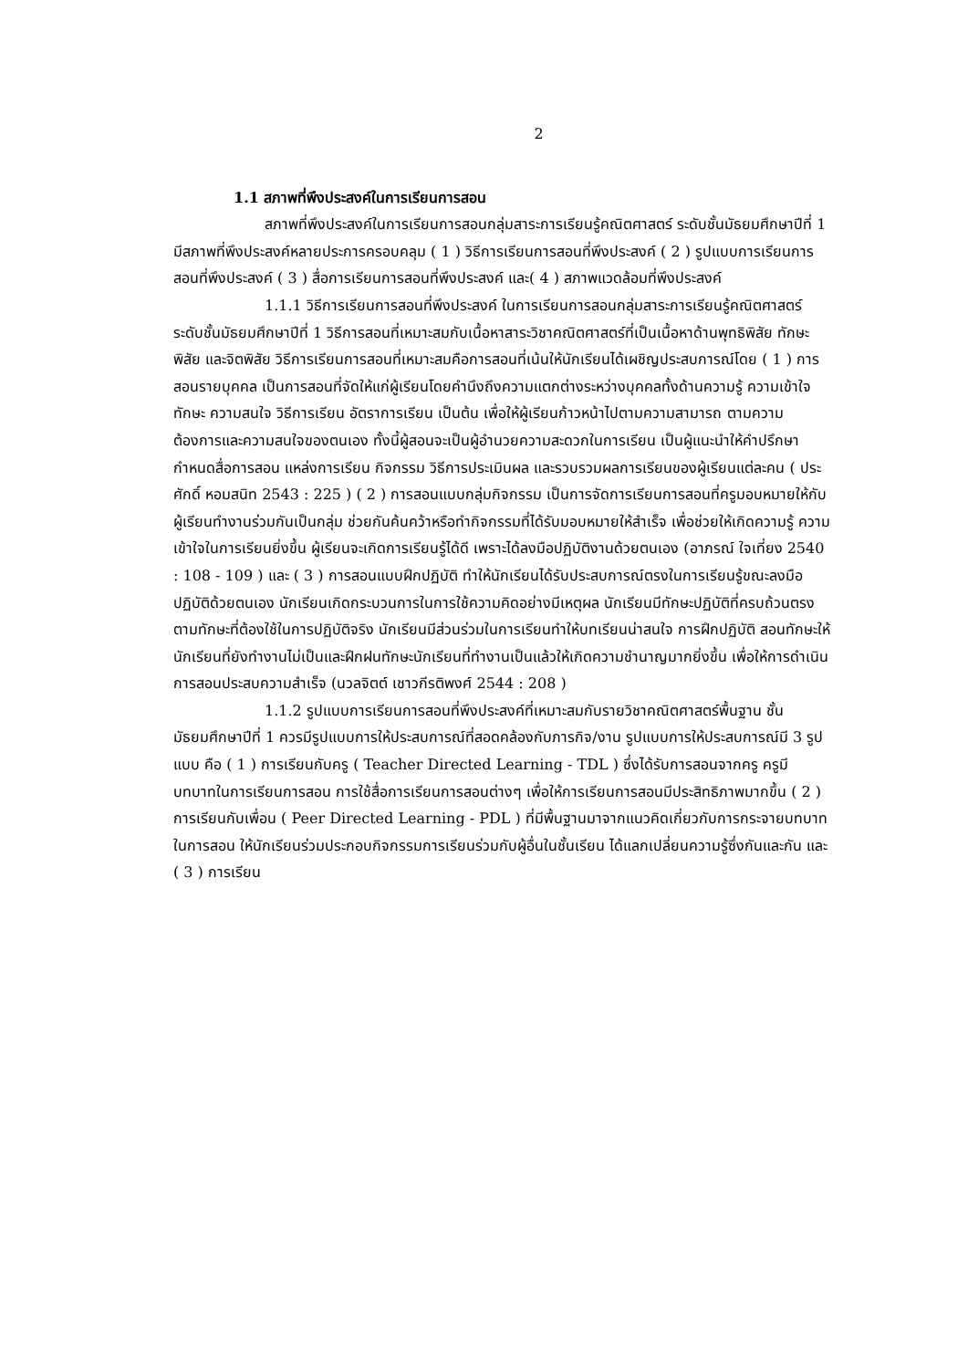2
1.1 สภาพที่พึงประสงค์ในการเรียนการสอน
สภาพที่พึงประสงค์ในการเรียนการสอนกลุ่มสาระการเรียนรู้คณิตศาสตร์ ระดับชั้นมัธยมศึกษาปีที่ 1 มีสภาพที่พึงประสงค์หลายประการครอบคลุม ( 1 ) วิธีการเรียนการสอนที่พึงประสงค์ ( 2 ) รูปแบบการเรียนการสอนที่พึงประสงค์ ( 3 ) สื่อการเรียนการสอนที่พึงประสงค์ และ( 4 ) สภาพแวดล้อมที่พึงประสงค์
1.1.1 วิธีการเรียนการสอนที่พึงประสงค์ ในการเรียนการสอนกลุ่มสาระการเรียนรู้คณิตศาสตร์ ระดับชั้นมัธยมศึกษาปีที่ 1 วิธีการสอนที่เหมาะสมกับเนื้อหาสาระวิชาคณิตศาสตร์ที่เป็นเนื้อหาด้านพุทธิพิสัย ทักษะพิสัย และจิตพิสัย วิธีการเรียนการสอนที่เหมาะสมคือการสอนที่เน้นให้นักเรียนได้เผชิญประสบการณ์โดย ( 1 ) การสอนรายบุคคล เป็นการสอนที่จัดให้แก่ผู้เรียนโดยคำนึงถึงความแตกต่างระหว่างบุคคลทั้งด้านความรู้ ความเข้าใจ ทักษะ ความสนใจ วิธีการเรียน อัตราการเรียน เป็นต้น เพื่อให้ผู้เรียนก้าวหน้าไปตามความสามารถ ตามความต้องการและความสนใจของตนเอง ทั้งนี้ผู้สอนจะเป็นผู้อำนวยความสะดวกในการเรียน เป็นผู้แนะนำให้คำปรึกษา กำหนดสื่อการสอน แหล่งการเรียน กิจกรรม วิธีการประเมินผล และรวบรวมผลการเรียนของผู้เรียนแต่ละคน ( ประศักดิ์ หอมสนิท 2543 : 225 ) ( 2 ) การสอนแบบกลุ่มกิจกรรม เป็นการจัดการเรียนการสอนที่ครูมอบหมายให้กับผู้เรียนทำงานร่วมกันเป็นกลุ่ม ช่วยกันค้นคว้าหรือทำกิจกรรมที่ได้รับมอบหมายให้สำเร็จ เพื่อช่วยให้เกิดความรู้ ความเข้าใจในการเรียนยิ่งขึ้น ผู้เรียนจะเกิดการเรียนรู้ได้ดี เพราะได้ลงมือปฏิบัติงานด้วยตนเอง (อาภรณ์ ใจเที่ยง 2540 : 108 - 109 ) และ ( 3 ) การสอนแบบฝึกปฏิบัติ ทำให้นักเรียนได้รับประสบการณ์ตรงในการเรียนรู้ขณะลงมือปฏิบัติด้วยตนเอง นักเรียนเกิดกระบวนการในการใช้ความคิดอย่างมีเหตุผล นักเรียนมีทักษะปฏิบัติที่ครบถ้วนตรงตามทักษะที่ต้องใช้ในการปฏิบัติจริง นักเรียนมีส่วนร่วมในการเรียนทำให้บทเรียนน่าสนใจ การฝึกปฏิบัติ สอนทักษะให้นักเรียนที่ยังทำงานไม่เป็นและฝึกฝนทักษะนักเรียนที่ทำงานเป็นแล้วให้เกิดความชำนาญมากยิ่งขึ้น เพื่อให้การดำเนินการสอนประสบความสำเร็จ (นวลจิตต์ เชาวกีรติพงศ์ 2544 : 208 )
1.1.2 รูปแบบการเรียนการสอนที่พึงประสงค์ที่เหมาะสมกับรายวิชาคณิตศาสตร์พื้นฐาน ชั้นมัธยมศึกษาปีที่ 1 ควรมีรูปแบบการให้ประสบการณ์ที่สอดคล้องกับภารกิจ/งาน รูปแบบการให้ประสบการณ์มี 3 รูปแบบ คือ ( 1 ) การเรียนกับครู ( Teacher Directed Learning - TDL ) ซึ่งได้รับการสอนจากครู ครูมีบทบาทในการเรียนการสอน การใช้สื่อการเรียนการสอนต่างๆ เพื่อให้การเรียนการสอนมีประสิทธิภาพมากขึ้น ( 2 ) การเรียนกับเพื่อน ( Peer Directed Learning - PDL ) ที่มีพื้นฐานมาจากแนวคิดเกี่ยวกับการกระจายบทบาทในการสอน ให้นักเรียนร่วมประกอบกิจกรรมการเรียนร่วมกับผู้อื่นในชั้นเรียน ได้แลกเปลี่ยนความรู้ซึ่งกันและกัน และ ( 3 ) การเรียน